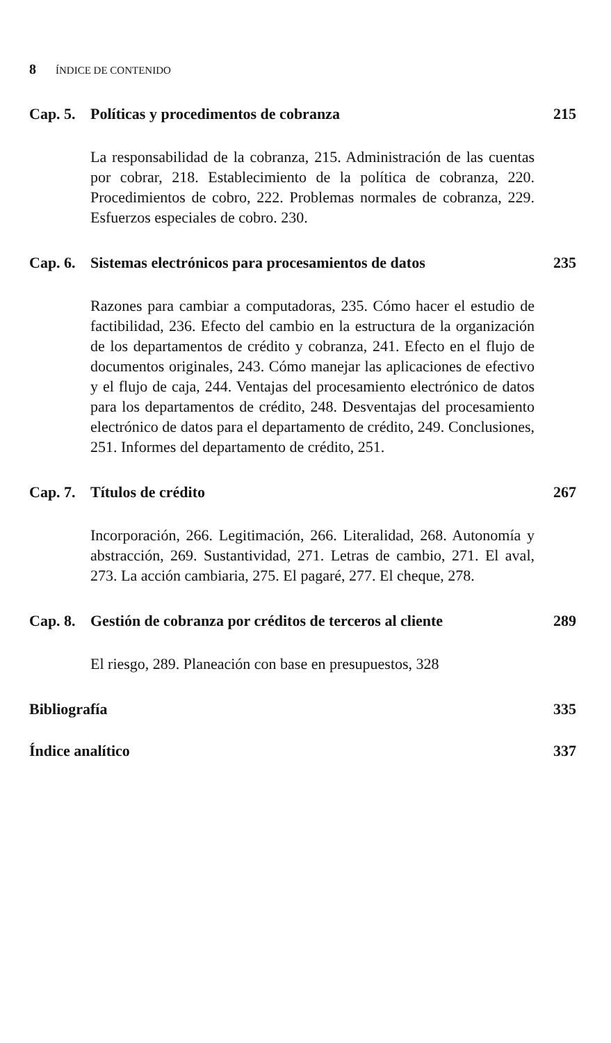8 ÍNDICE DE CONTENIDO
Cap. 5. Políticas y procedimentos de cobranza 215
La responsabilidad de la cobranza, 215. Administración de las cuentas por cobrar, 218. Establecimiento de la política de cobranza, 220. Procedimientos de cobro, 222. Problemas normales de cobranza, 229. Esfuerzos especiales de cobro. 230.
Cap. 6. Sistemas electrónicos para procesamientos de datos 235
Razones para cambiar a computadoras, 235. Cómo hacer el estudio de factibilidad, 236. Efecto del cambio en la estructura de la organización de los departamentos de crédito y cobranza, 241. Efecto en el flujo de documentos originales, 243. Cómo manejar las aplicaciones de efectivo y el flujo de caja, 244. Ventajas del procesamiento electrónico de datos para los departamentos de crédito, 248. Desventajas del procesamiento electrónico de datos para el departamento de crédito, 249. Conclusiones, 251. Informes del departamento de crédito, 251.
Cap. 7. Títulos de crédito 267
Incorporación, 266. Legitimación, 266. Literalidad, 268. Autonomía y abstracción, 269. Sustantividad, 271. Letras de cambio, 271. El aval, 273. La acción cambiaria, 275. El pagaré, 277. El cheque, 278.
Cap. 8. Gestión de cobranza por créditos de terceros al cliente 289
El riesgo, 289. Planeación con base en presupuestos, 328
Bibliografía 335
Índice analítico 337